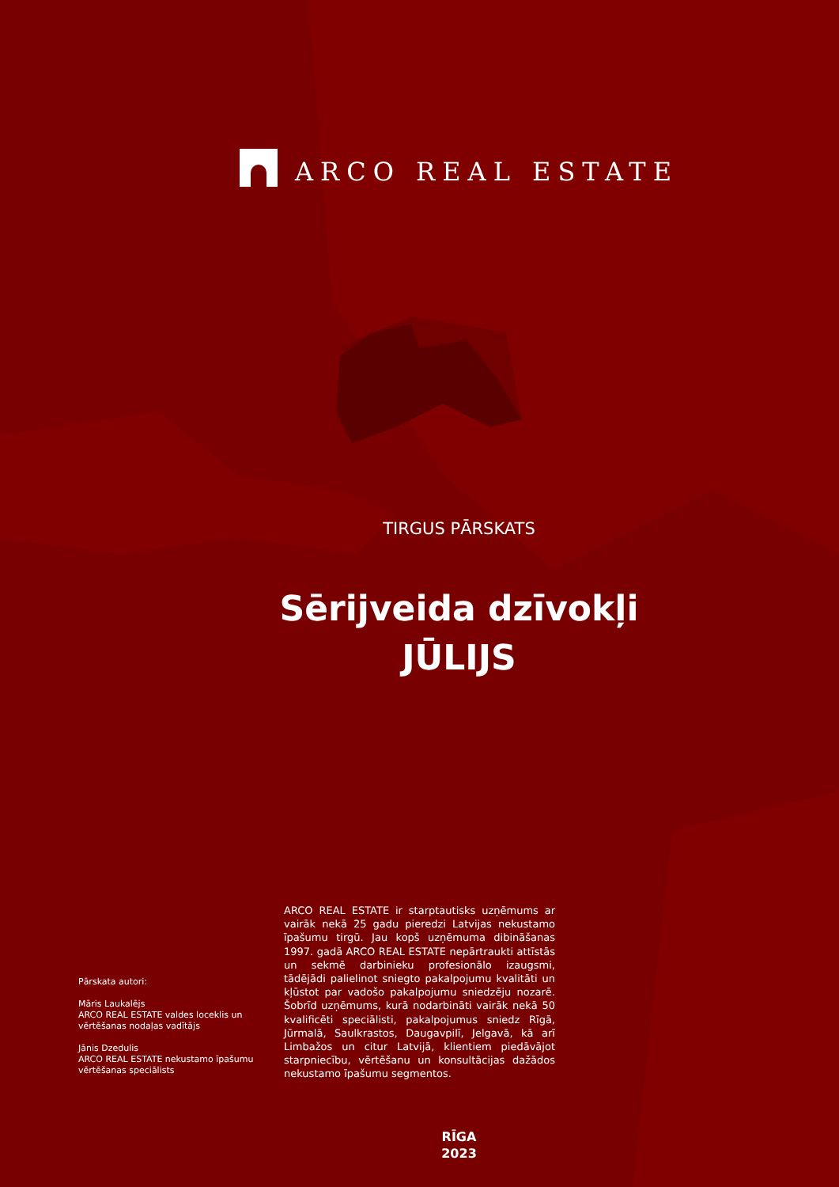ARCO REAL ESTATE
TIRGUS PĀRSKATS
Sērijveida dzīvokļi
JŪLIJS
Pārskata autori:
Māris Laukalējs
ARCO REAL ESTATE valdes loceklis un vērtēšanas nodaļas vadītājs
Jānis Dzedulis
ARCO REAL ESTATE nekustamo īpašumu vērtēšanas speciālists
ARCO REAL ESTATE ir starptautisks uzņēmums ar vairāk nekā 25 gadu pieredzi Latvijas nekustamo īpašumu tirgū. Jau kopš uzņēmuma dibināšanas 1997. gadā ARCO REAL ESTATE nepārtraukti attīstās un sekmē darbinieku profesionālo izaugsmi, tādējādi palielinot sniegto pakalpojumu kvalitāti un kļūstot par vadošo pakalpojumu sniedzēju nozarē. Šobrīd uzņēmums, kurā nodarbināti vairāk nekā 50 kvalificēti speciālisti, pakalpojumus sniedz Rīgā, Jūrmalā, Saulkrastos, Daugavpilī, Jelgavā, kā arī Limbažos un citur Latvijā, klientiem piedāvājot starpniecību, vērtēšanu un konsultācijas dažādos nekustamo īpašumu segmentos.
RĪGA
2023